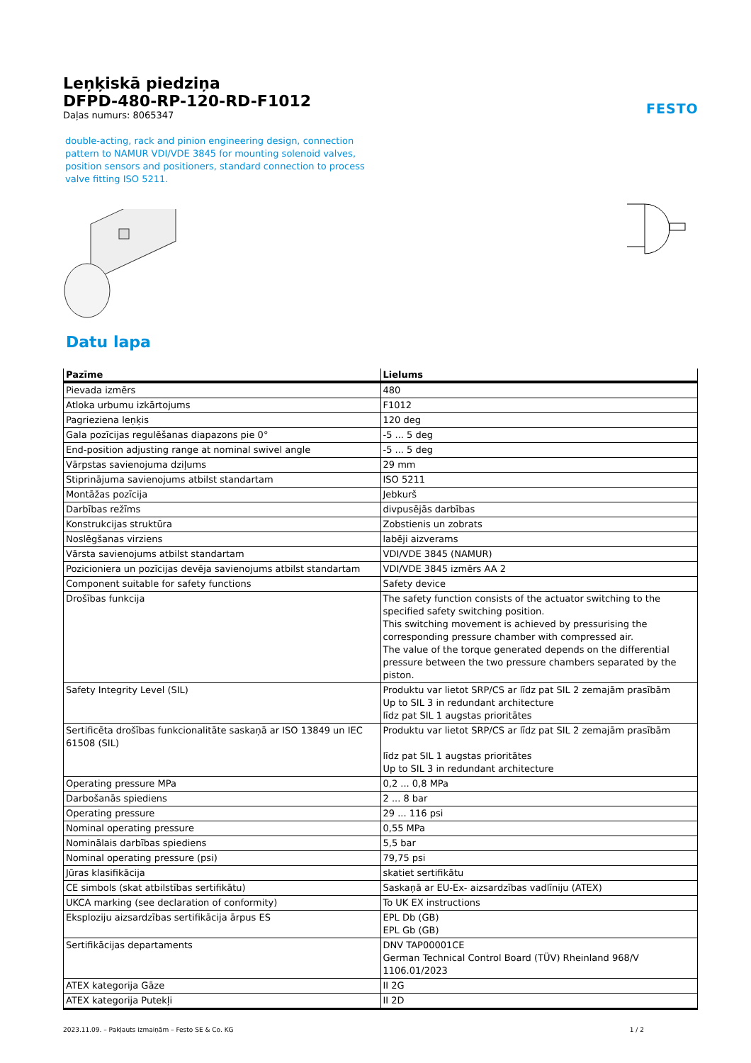Leņķiskā piedziņa
DFPD-480-RP-120-RD-F1012
Daļas numurs: 8065347
FESTO
double-acting, rack and pinion engineering design, connection pattern to NAMUR VDI/VDE 3845 for mounting solenoid valves, position sensors and positioners, standard connection to process valve fitting ISO 5211.
Datu lapa
| Pazīme | Lielums |
| --- | --- |
| Pievada izmērs | 480 |
| Atloka urbumu izkārtojums | F1012 |
| Pagrieziena leņķis | 120 deg |
| Gala pozīcijas regulēšanas diapazons pie 0° | -5 ... 5 deg |
| End-position adjusting range at nominal swivel angle | -5 ... 5 deg |
| Vārpstas savienojuma dziļums | 29 mm |
| Stiprinājuma savienojums atbilst standartam | ISO 5211 |
| Montāžas pozīcija | Jebkurš |
| Darbības režīms | divpusējās darbības |
| Konstrukcijas struktūra | Zobstienis un zobrats |
| Noslēgšanas virziens | labēji aizverams |
| Vārsta savienojums atbilst standartam | VDI/VDE 3845 (NAMUR) |
| Pozicioniera un pozīcijas devēja savienojums atbilst standartam | VDI/VDE 3845 izmērs AA 2 |
| Component suitable for safety functions | Safety device |
| Drošības funkcija | The safety function consists of the actuator switching to the specified safety switching position. This switching movement is achieved by pressurising the corresponding pressure chamber with compressed air. The value of the torque generated depends on the differential pressure between the two pressure chambers separated by the piston. |
| Safety Integrity Level (SIL) | Produktu var lietot SRP/CS ar līdz pat SIL 2 zemajām prasībām Up to SIL 3 in redundant architecture līdz pat SIL 1 augstas prioritātes |
| Sertificēta drošības funkcionalitāte saskaņā ar ISO 13849 un IEC 61508 (SIL) | Produktu var lietot SRP/CS ar līdz pat SIL 2 zemajām prasībām līdz pat SIL 1 augstas prioritātes Up to SIL 3 in redundant architecture |
| Operating pressure MPa | 0,2 ... 0,8 MPa |
| Darbošanās spiediens | 2 ... 8 bar |
| Operating pressure | 29 ... 116 psi |
| Nominal operating pressure | 0,55 MPa |
| Nominālais darbības spiediens | 5,5 bar |
| Nominal operating pressure (psi) | 79,75 psi |
| Jūras klasifikācija | skatiet sertifikātu |
| CE simbols (skat atbilstības sertifikātu) | Saskaņā ar EU-Ex- aizsardzības vadlīniju (ATEX) |
| UKCA marking (see declaration of conformity) | To UK EX instructions |
| Eksploziju aizsardzības sertifikācija ārpus ES | EPL Db (GB) EPL Gb (GB) |
| Sertifikācijas departaments | DNV TAP00001CE German Technical Control Board (TÜV) Rheinland 968/V 1106.01/2023 |
| ATEX kategorija Gāze | II 2G |
| ATEX kategorija Putekļi | II 2D |
2023.11.09. – Pakļauts izmaiņām – Festo SE & Co. KG 1 / 2